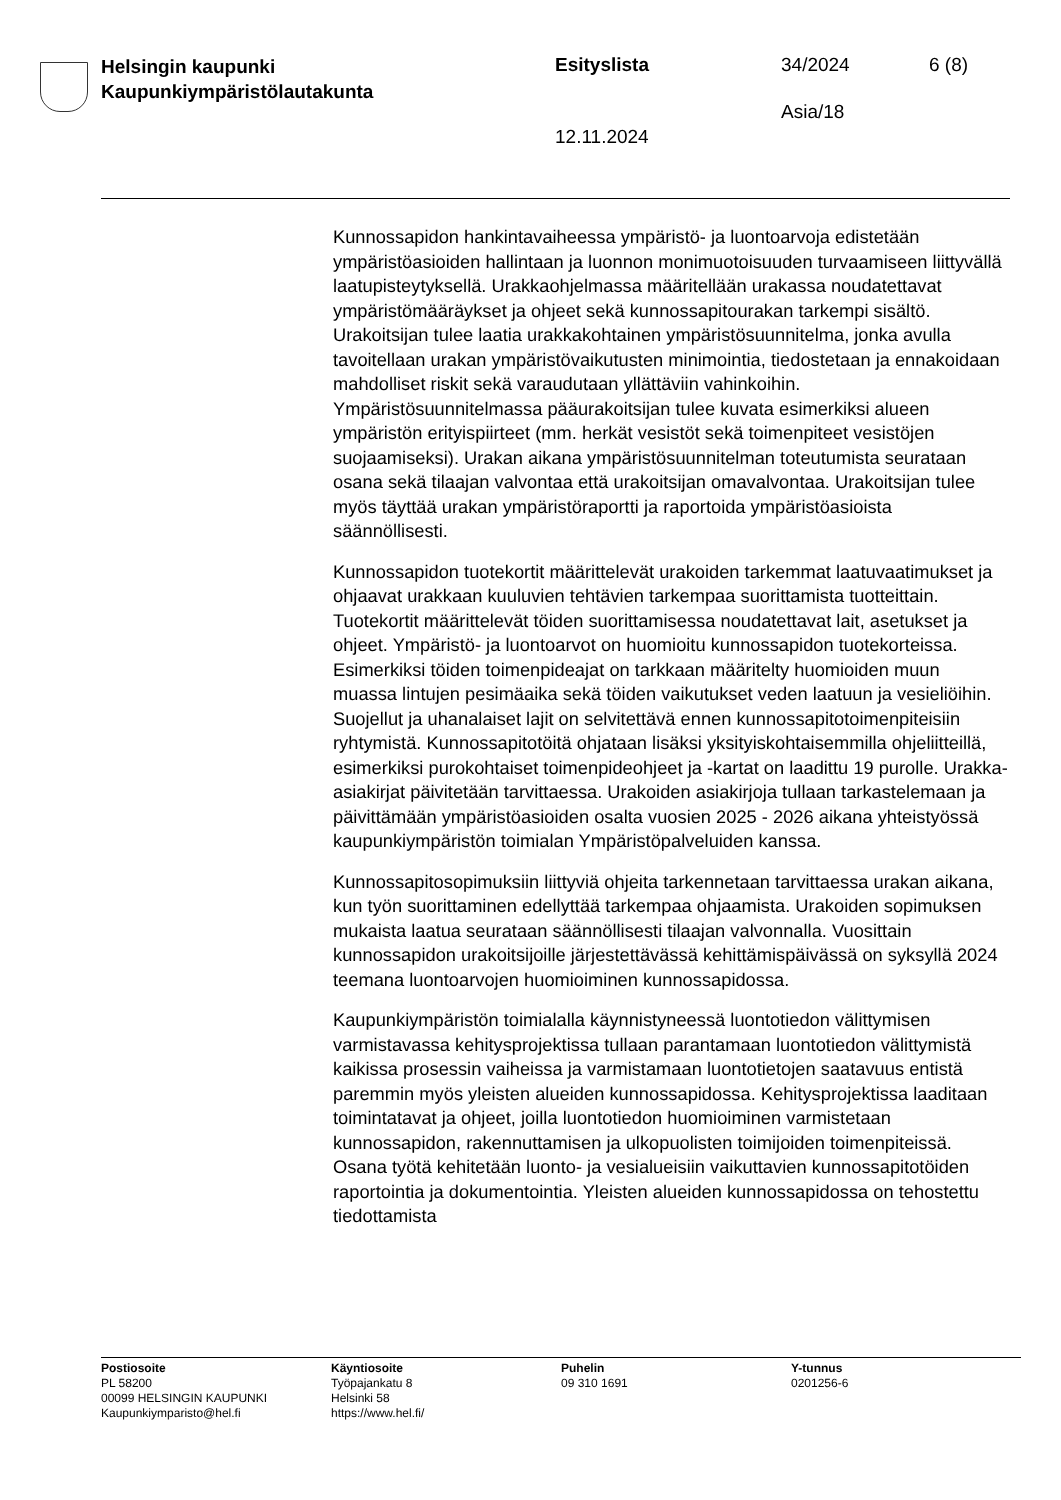Helsingin kaupunki
Kaupunkiympäristölautakunta
Esityslista 34/2024 6 (8)
Asia/18
12.11.2024
Kunnossapidon hankintavaiheessa ympäristö- ja luontoarvoja edistetään ympäristöasioiden hallintaan ja luonnon monimuotoisuuden turvaamiseen liittyvällä laatupisteytyksellä. Urakkaohjelmassa määritellään urakassa noudatettavat ympäristömääräykset ja ohjeet sekä kunnossapitourakan tarkempi sisältö. Urakoitsijan tulee laatia urakkakohtainen ympäristösuunnitelma, jonka avulla tavoitellaan urakan ympäristövaikutusten minimointia, tiedostetaan ja ennakoidaan mahdolliset riskit sekä varaudutaan yllättäviin vahinkoihin. Ympäristösuunnitelmassa pääurakoitsijan tulee kuvata esimerkiksi alueen ympäristön erityispiirteet (mm. herkät vesistöt sekä toimenpiteet vesistöjen suojaamiseksi). Urakan aikana ympäristösuunnitelman toteutumista seurataan osana sekä tilaajan valvontaa että urakoitsijan omavalvontaa. Urakoitsijan tulee myös täyttää urakan ympäristöraportti ja raportoida ympäristöasioista säännöllisesti.
Kunnossapidon tuotekortit määrittelevät urakoiden tarkemmat laatuvaatimukset ja ohjaavat urakkaan kuuluvien tehtävien tarkempaa suorittamista tuotteittain. Tuotekortit määrittelevät töiden suorittamisessa noudatettavat lait, asetukset ja ohjeet. Ympäristö- ja luontoarvot on huomioitu kunnossapidon tuotekorteissa. Esimerkiksi töiden toimenpideajat on tarkkaan määritelty huomioiden muun muassa lintujen pesimäaika sekä töiden vaikutukset veden laatuun ja vesieliöihin. Suojellut ja uhanalaiset lajit on selvitettävä ennen kunnossapitotoimenpiteisiin ryhtymistä. Kunnossapitotöitä ohjataan lisäksi yksityiskohtaisemmilla ohjeliitteillä, esimerkiksi purokohtaiset toimenpideohjeet ja -kartat on laadittu 19 purolle. Urakka-asiakirjat päivitetään tarvittaessa. Urakoiden asiakirjoja tullaan tarkastelemaan ja päivittämään ympäristöasioiden osalta vuosien 2025 - 2026 aikana yhteistyössä kaupunkiympäristön toimialan Ympäristöpalveluiden kanssa.
Kunnossapitosopimuksiin liittyviä ohjeita tarkennetaan tarvittaessa urakan aikana, kun työn suorittaminen edellyttää tarkempaa ohjaamista. Urakoiden sopimuksen mukaista laatua seurataan säännöllisesti tilaajan valvonnalla. Vuosittain kunnossapidon urakoitsijoille järjestettävässä kehittämispäivässä on syksyllä 2024 teemana luontoarvojen huomioiminen kunnossapidossa.
Kaupunkiympäristön toimialalla käynnistyneessä luontotiedon välittymisen varmistavassa kehitysprojektissa tullaan parantamaan luontotiedon välittymistä kaikissa prosessin vaiheissa ja varmistamaan luontotietojen saatavuus entistä paremmin myös yleisten alueiden kunnossapidossa. Kehitysprojektissa laaditaan toimintatavat ja ohjeet, joilla luontotiedon huomioiminen varmistetaan kunnossapidon, rakennuttamisen ja ulkopuolisten toimijoiden toimenpiteissä. Osana työtä kehitetään luonto- ja vesialueisiin vaikuttavien kunnossapitotöiden raportointia ja dokumentointia. Yleisten alueiden kunnossapidossa on tehostettu tiedottamista
Postiosoite
PL 58200
00099 HELSINGIN KAUPUNKI
Kaupunkiymparisto@hel.fi
Käyntiosoite
Työpajankatu 8
Helsinki 58
https://www.hel.fi/
Puhelin
09 310 1691
Y-tunnus
0201256-6